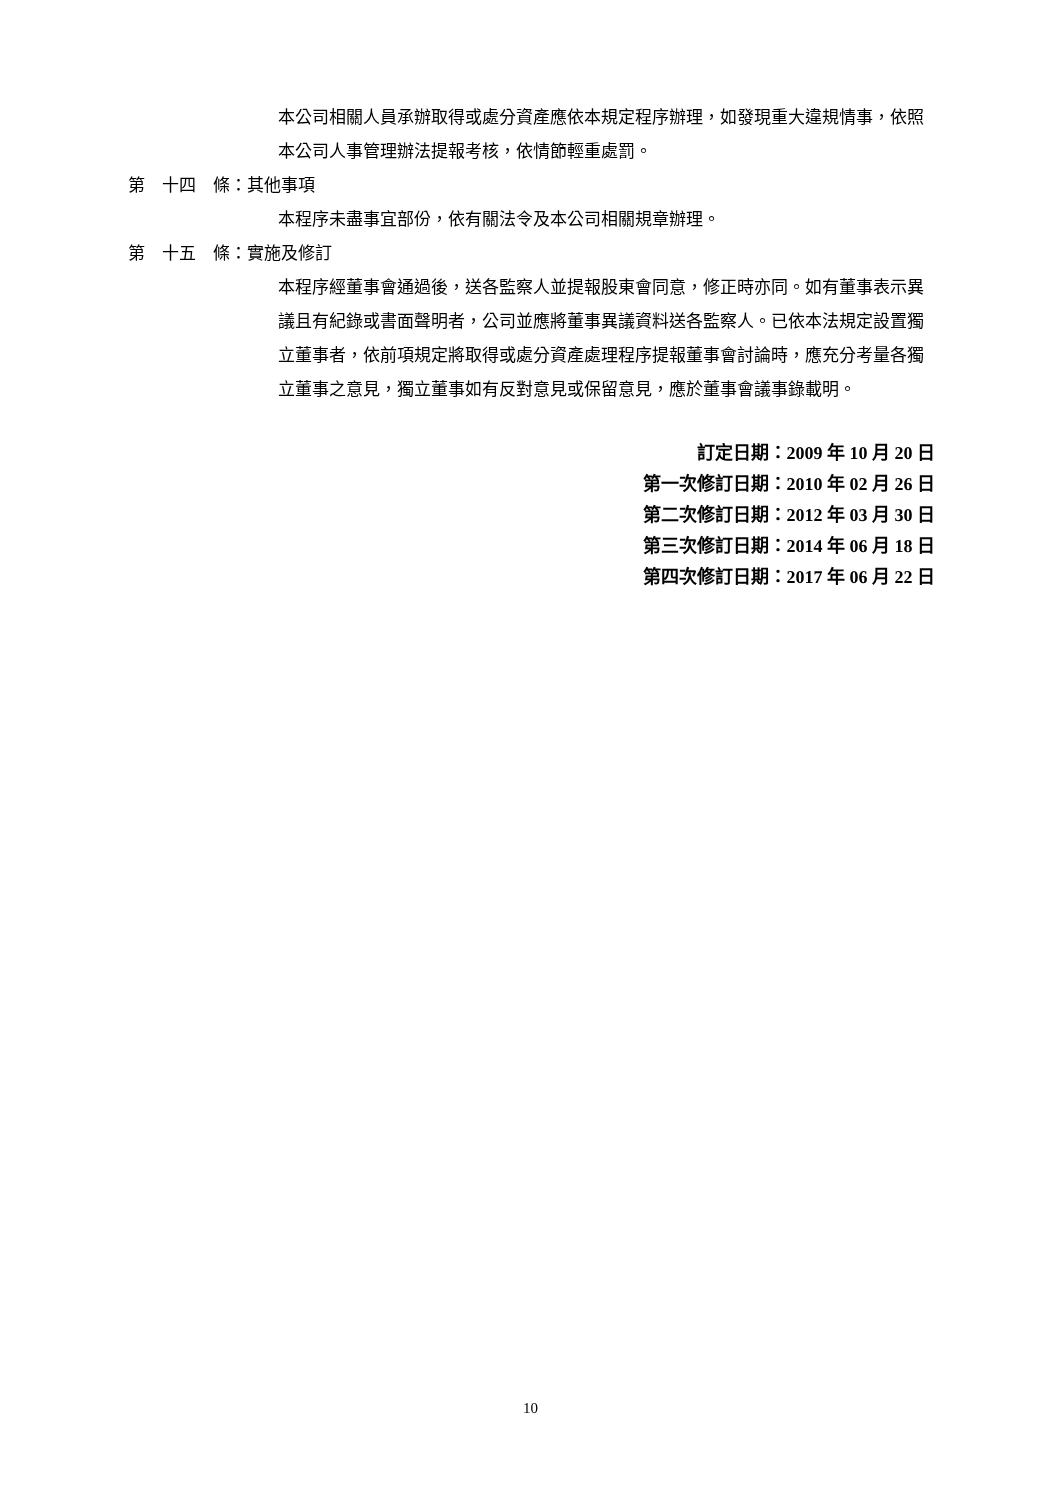本公司相關人員承辦取得或處分資產應依本規定程序辦理，如發現重大違規情事，依照本公司人事管理辦法提報考核，依情節輕重處罰。
第　十四　條：其他事項
本程序未盡事宜部份，依有關法令及本公司相關規章辦理。
第　十五　條：實施及修訂
本程序經董事會通過後，送各監察人並提報股東會同意，修正時亦同。如有董事表示異議且有紀錄或書面聲明者，公司並應將董事異議資料送各監察人。已依本法規定設置獨立董事者，依前項規定將取得或處分資產處理程序提報董事會討論時，應充分考量各獨立董事之意見，獨立董事如有反對意見或保留意見，應於董事會議事錄載明。
訂定日期：2009 年 10 月 20 日
第一次修訂日期：2010 年 02 月 26 日
第二次修訂日期：2012 年 03 月 30 日
第三次修訂日期：2014 年 06 月 18 日
第四次修訂日期：2017 年 06 月 22 日
10